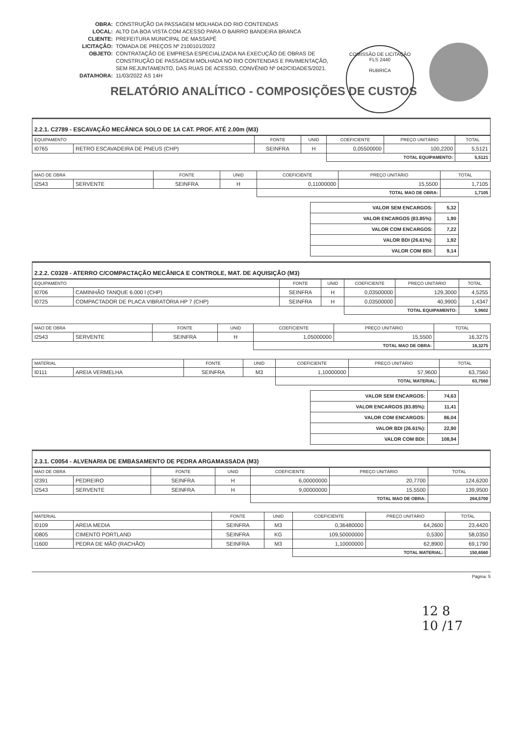COMISSÃO DE LICITAÇÃO
FLS 2440
RUBRICA
OBRA: CONSTRUÇÃO DA PASSAGEM MOLHADA DO RIO CONTENDAS
LOCAL: ALTO DA BOA VISTA COM ACESSO PARA O BAIRRO BANDEIRA BRANCA
CLIENTE: PREFEITURA MUNICIPAL DE MASSAPÊ
LICITAÇÃO: TOMADA DE PREÇOS Nº 2100101/2022
OBJETO: CONTRATAÇÃO DE EMPRESA ESPECIALIZADA NA EXECUÇÃO DE OBRAS DE
CONSTRUÇÃO DE PASSAGEM MOLHADA NO RIO CONTENDAS E PAVIMENTAÇÃO,
SEM REJUNTAMENTO, DAS RUAS DE ACESSO, CONVÊNIO Nº 042/CIDADES/2021.
DATA/HORA: 11/03/2022 ÀS 14H
RELATÓRIO ANALÍTICO - COMPOSIÇÕES DE CUSTOS
2.2.1. C2789 - ESCAVAÇÃO MECÂNICA SOLO DE 1A CAT. PROF. ATÉ 2.00m (M3)
| EQUIPAMENTO | | FONTE | UNID | COEFICIENTE | PREÇO UNITÁRIO | TOTAL |
| --- | --- | --- | --- | --- | --- | --- |
| I0765 | RETRO ESCAVADEIRA DE PNEUS (CHP) | SEINFRA | H | 0,05500000 | 100,2200 | 5,5121 |
| | | | | TOTAL EQUIPAMENTO: | | 5,5121 |
| MAO DE OBRA | | FONTE | UNID | COEFICIENTE | PREÇO UNITÁRIO | TOTAL |
| --- | --- | --- | --- | --- | --- | --- |
| I2543 | SERVENTE | SEINFRA | H | 0,11000000 | 15,5500 | 1,7105 |
| | | | | TOTAL MAO DE OBRA: | | 1,7105 |
| VALOR SEM ENCARGOS: | 5,32 |
| VALOR ENCARGOS (83.85%): | 1,90 |
| VALOR COM ENCARGOS: | 7,22 |
| VALOR BDI (26.61%): | 1,92 |
| VALOR COM BDI: | 9,14 |
2.2.2. C0328 - ATERRO C/COMPACTAÇÃO MECÂNICA E CONTROLE, MAT. DE AQUISIÇÃO (M3)
| EQUIPAMENTO | | FONTE | UNID | COEFICIENTE | PREÇO UNITÁRIO | TOTAL |
| --- | --- | --- | --- | --- | --- | --- |
| I0706 | CAMINHÃO TANQUE 6.000 l (CHP) | SEINFRA | H | 0,03500000 | 129,3000 | 4,5255 |
| I0725 | COMPACTADOR DE PLACA VIBRATÓRIA HP 7 (CHP) | SEINFRA | H | 0,03500000 | 40,9900 | 1,4347 |
| | | | | TOTAL EQUIPAMENTO: | | 5,9602 |
| MAO DE OBRA | | FONTE | UNID | COEFICIENTE | PREÇO UNITÁRIO | TOTAL |
| --- | --- | --- | --- | --- | --- | --- |
| I2543 | SERVENTE | SEINFRA | H | 1,05000000 | 15,5500 | 16,3275 |
| | | | | TOTAL MAO DE OBRA: | | 16,3275 |
| MATERIAL | | FONTE | UNID | COEFICIENTE | PREÇO UNITÁRIO | TOTAL |
| --- | --- | --- | --- | --- | --- | --- |
| I0111 | AREIA VERMELHA | SEINFRA | M3 | 1,10000000 | 57,9600 | 63,7560 |
| | | | | TOTAL MATERIAL: | | 63,7560 |
| VALOR SEM ENCARGOS: | 74,63 |
| VALOR ENCARGOS (83.85%): | 11,41 |
| VALOR COM ENCARGOS: | 86,04 |
| VALOR BDI (26.61%): | 22,90 |
| VALOR COM BDI: | 108,94 |
2.3.1. C0054 - ALVENARIA DE EMBASAMENTO DE PEDRA ARGAMASSADA (M3)
| MAO DE OBRA | | FONTE | UNID | COEFICIENTE | PREÇO UNITÁRIO | TOTAL |
| --- | --- | --- | --- | --- | --- | --- |
| I2391 | PEDREIRO | SEINFRA | H | 6,00000000 | 20,7700 | 124,6200 |
| I2543 | SERVENTE | SEINFRA | H | 9,00000000 | 15,5500 | 139,9500 |
| | | | | TOTAL MAO DE OBRA: | | 264,5700 |
| MATERIAL | | FONTE | UNID | COEFICIENTE | PREÇO UNITÁRIO | TOTAL |
| --- | --- | --- | --- | --- | --- | --- |
| I0109 | AREIA MEDIA | SEINFRA | M3 | 0,36480000 | 64,2600 | 23,4420 |
| I0805 | CIMENTO PORTLAND | SEINFRA | KG | 109,50000000 | 0,5300 | 58,0350 |
| I1600 | PEDRA DE MÃO (RACHÃO) | SEINFRA | M3 | 1,10000000 | 62,8900 | 69,1790 |
| | | | | TOTAL MATERIAL: | | 150,6560 |
Página: 5
12 8
10 /17